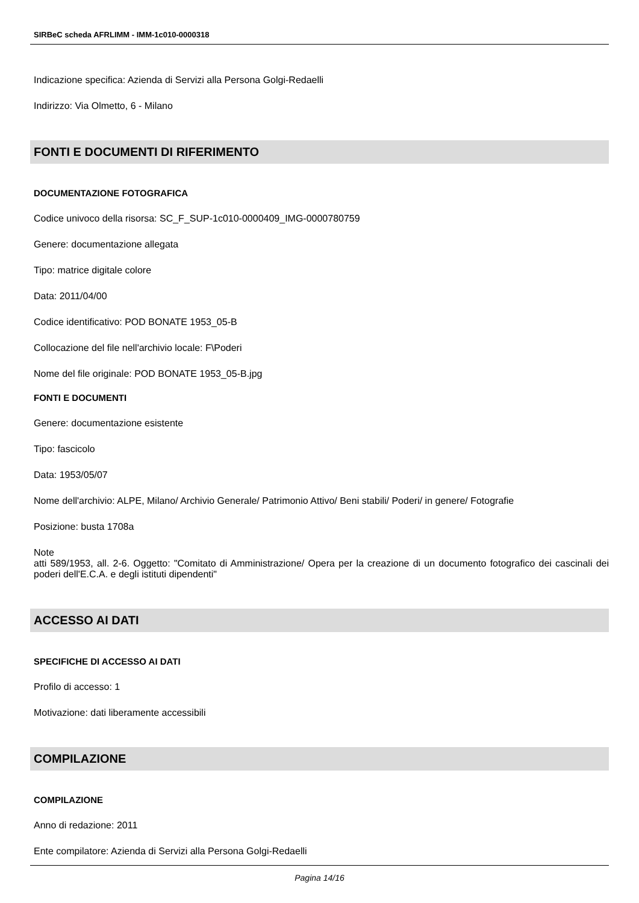SIRBeC scheda AFRLIMM - IMM-1c010-0000318
Indicazione specifica: Azienda di Servizi alla Persona Golgi-Redaelli
Indirizzo: Via Olmetto, 6 - Milano
FONTI E DOCUMENTI DI RIFERIMENTO
DOCUMENTAZIONE FOTOGRAFICA
Codice univoco della risorsa: SC_F_SUP-1c010-0000409_IMG-0000780759
Genere: documentazione allegata
Tipo: matrice digitale colore
Data: 2011/04/00
Codice identificativo: POD BONATE 1953_05-B
Collocazione del file nell'archivio locale: F\Poderi
Nome del file originale: POD BONATE 1953_05-B.jpg
FONTI E DOCUMENTI
Genere: documentazione esistente
Tipo: fascicolo
Data: 1953/05/07
Nome dell'archivio: ALPE, Milano/ Archivio Generale/ Patrimonio Attivo/ Beni stabili/ Poderi/ in genere/ Fotografie
Posizione: busta 1708a
Note
atti 589/1953, all. 2-6. Oggetto: "Comitato di Amministrazione/ Opera per la creazione di un documento fotografico dei cascinali dei poderi dell'E.C.A. e degli istituti dipendenti"
ACCESSO AI DATI
SPECIFICHE DI ACCESSO AI DATI
Profilo di accesso: 1
Motivazione: dati liberamente accessibili
COMPILAZIONE
COMPILAZIONE
Anno di redazione: 2011
Ente compilatore: Azienda di Servizi alla Persona Golgi-Redaelli
Pagina 14/16